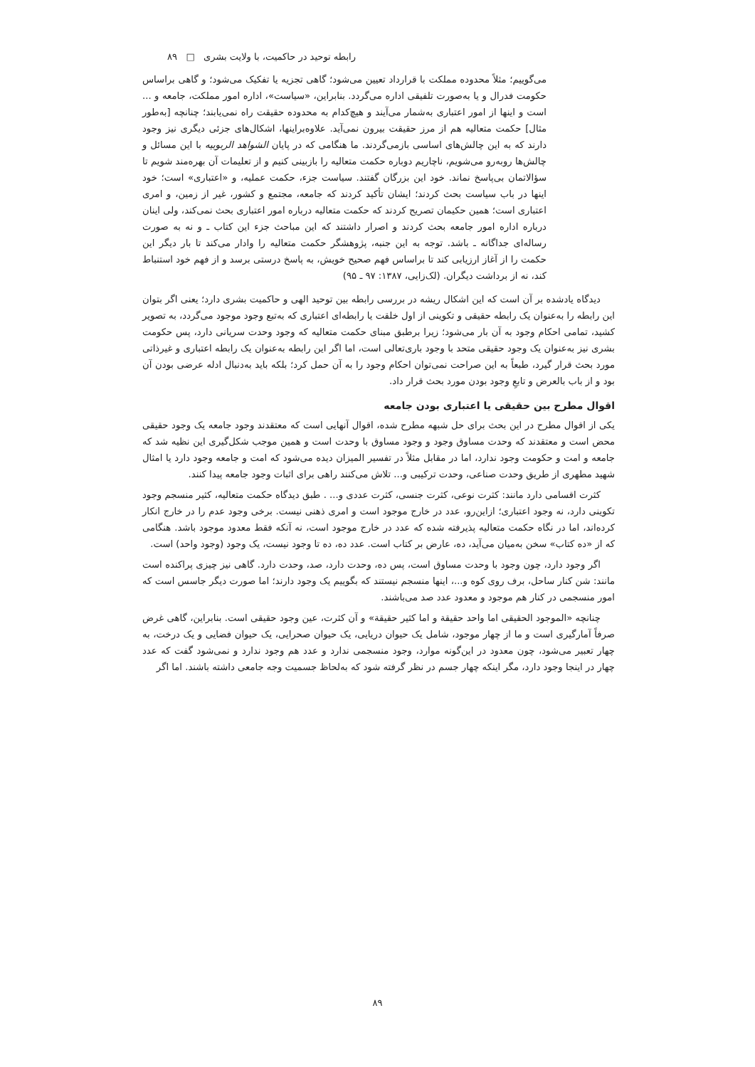رابطه توحید در حاکمیت، با ولایت بشری □ ۸۹
می‌گوییم؛ مثلاً محدوده مملکت با قرارداد تعیین می‌شود؛ گاهی تجزیه یا تفکیک می‌شود؛ و گاهی براساس حکومت فدرال و یا به‌صورت تلفیقی اداره می‌گردد. بنابراین، «سیاست»، اداره امور مملکت، جامعه و ... است و اینها از امور اعتباری به‌شمار می‌آیند و هیچ‌کدام به محدوده حقیقت راه نمی‌یابند؛ چنانچه [به‌طور مثال] حکمت متعالیه هم از مرز حقیقت بیرون نمی‌آید. علاوه‌براینها، اشکال‌های جزئی دیگری نیز وجود دارند که به این چالش‌های اساسی بازمی‌گردند. ما هنگامی که در پایان الشواهد الربوبیه با این مسائل و چالش‌ها روبه‌رو می‌شویم، ناچاریم دوباره حکمت متعالیه را بازبینی کنیم و از تعلیمات آن بهره‌مند شویم تا سؤالاتمان بی‌پاسخ نماند. خود این بزرگان گفتند. سیاست جزء، حکمت عملیه، و «اعتباری» است؛ خود اینها در باب سیاست بحث کردند؛ ایشان تأکید کردند که جامعه، مجتمع و کشور، غیر از زمین، و امری اعتباری است؛ همین حکیمان تصریح کردند که حکمت متعالیه درباره امور اعتباری بحث نمی‌کند، ولی اینان درباره اداره امور جامعه بحث کردند و اصرار داشتند که این مباحث جزء این کتاب ـ و نه به صورت رساله‌ای جداگانه ـ باشد. توجه به این جنبه، پژوهشگر حکمت متعالیه را وادار می‌کند تا بار دیگر این حکمت را از آغاز ارزیابی کند تا براساس فهم صحیح خویش، به پاسخ درستی برسد و از فهم خود استنباط کند، نه از برداشت دیگران. (لک‌زایی، ۱۳۸۷: ۹۷ ـ ۹۵)
دیدگاه یادشده بر آن است که این اشکال ریشه در بررسی رابطه بین توحید الهی و حاکمیت بشری دارد؛ یعنی اگر بتوان این رابطه را به‌عنوان یک رابطه حقیقی و تکوینی از اول خلقت یا رابطه‌ای اعتباری که به‌تبع وجود موجود می‌گردد، به تصویر کشید، تمامی احکام وجود به آن بار می‌شود؛ زیرا برطبق مبنای حکمت متعالیه که وجود وحدت سریانی دارد، پس حکومت بشری نیز به‌عنوان یک وجود حقیقی متحد با وجود باری‌تعالی است، اما اگر این رابطه به‌عنوان یک رابطه اعتباری و غیرذاتی مورد بحث قرار گیرد، طبعاً به این صراحت نمی‌توان احکام وجود را به آن حمل کرد؛ بلکه باید به‌دنبال ادله عرضی بودن آن بود و از باب بالعرض و تابعِ وجود بودن مورد بحث قرار داد.
اقوال مطرح بین حقیقی یا اعتباری بودن جامعه
یکی از اقوال مطرح در این بحث برای حل شبهه مطرح شده، اقوال آنهایی است که معتقدند وجود جامعه یک وجود حقیقی محض است و معتقدند که وحدت مساوق وجود و وجود مساوق با وحدت است و همین موجب شکل‌گیری این نظیه شد که جامعه و امت و حکومت وجود ندارد، اما در مقابل مثلاً در تفسیر المیزان دیده می‌شود که امت و جامعه وجود دارد یا امثال شهید مطهری از طریق وحدت صناعی، وحدت ترکیبی و... تلاش می‌کنند راهی برای اثبات وجود جامعه پیدا کنند.
کثرت اقسامی دارد مانند: کثرت نوعی، کثرت جنسی، کثرت عددی و... . طبق دیدگاه حکمت متعالیه، کثیر منسجم وجود تکوینی دارد، نه وجود اعتباری؛ ازاین‌رو، عدد در خارج موجود است و امری ذهنی نیست. برخی وجود عدم را در خارج انکار کرده‌اند، اما در نگاه حکمت متعالیه پذیرفته شده که عدد در خارج موجود است، نه آنکه فقط معدود موجود باشد. هنگامی که از «ده کتاب» سخن به‌میان می‌آید، ده، عارض بر کتاب است. عدد ده، ده تا وجود نیست، یک وجود (وجود واحد) است.
اگر وجود دارد، چون وجود با وحدت مساوق است، پس ده، وحدت دارد، صد، وحدت دارد. گاهی نیز چیزی پراکنده است مانند: شن کنار ساحل، برف روی کوه و...، اینها منسجم نیستند که بگوییم یک وجود دارند؛ اما صورت دیگر جاسس است که امور منسجمی در کنار هم موجود و معدود عدد صد می‌باشند.
چنانچه «الموجود الحقیقی اما واحد حقیقة و اما کثیر حقیقة» و آن کثرت، عین وجود حقیقی است. بنابراین، گاهی غرض صرفاً آمارگیری است و ما از چهار موجود، شامل یک حیوان دریایی، یک حیوان صحرایی، یک حیوان فضایی و یک درخت، به چهار تعبیر می‌شود، چون معدود در این‌گونه موارد، وجود منسجمی ندارد و عدد هم وجود ندارد و نمی‌شود گفت که عدد چهار در اینجا وجود دارد، مگر اینکه چهار جسم در نظر گرفته شود که به‌لحاظ جسمیت وجه جامعی داشته باشند. اما اگر
۸۹